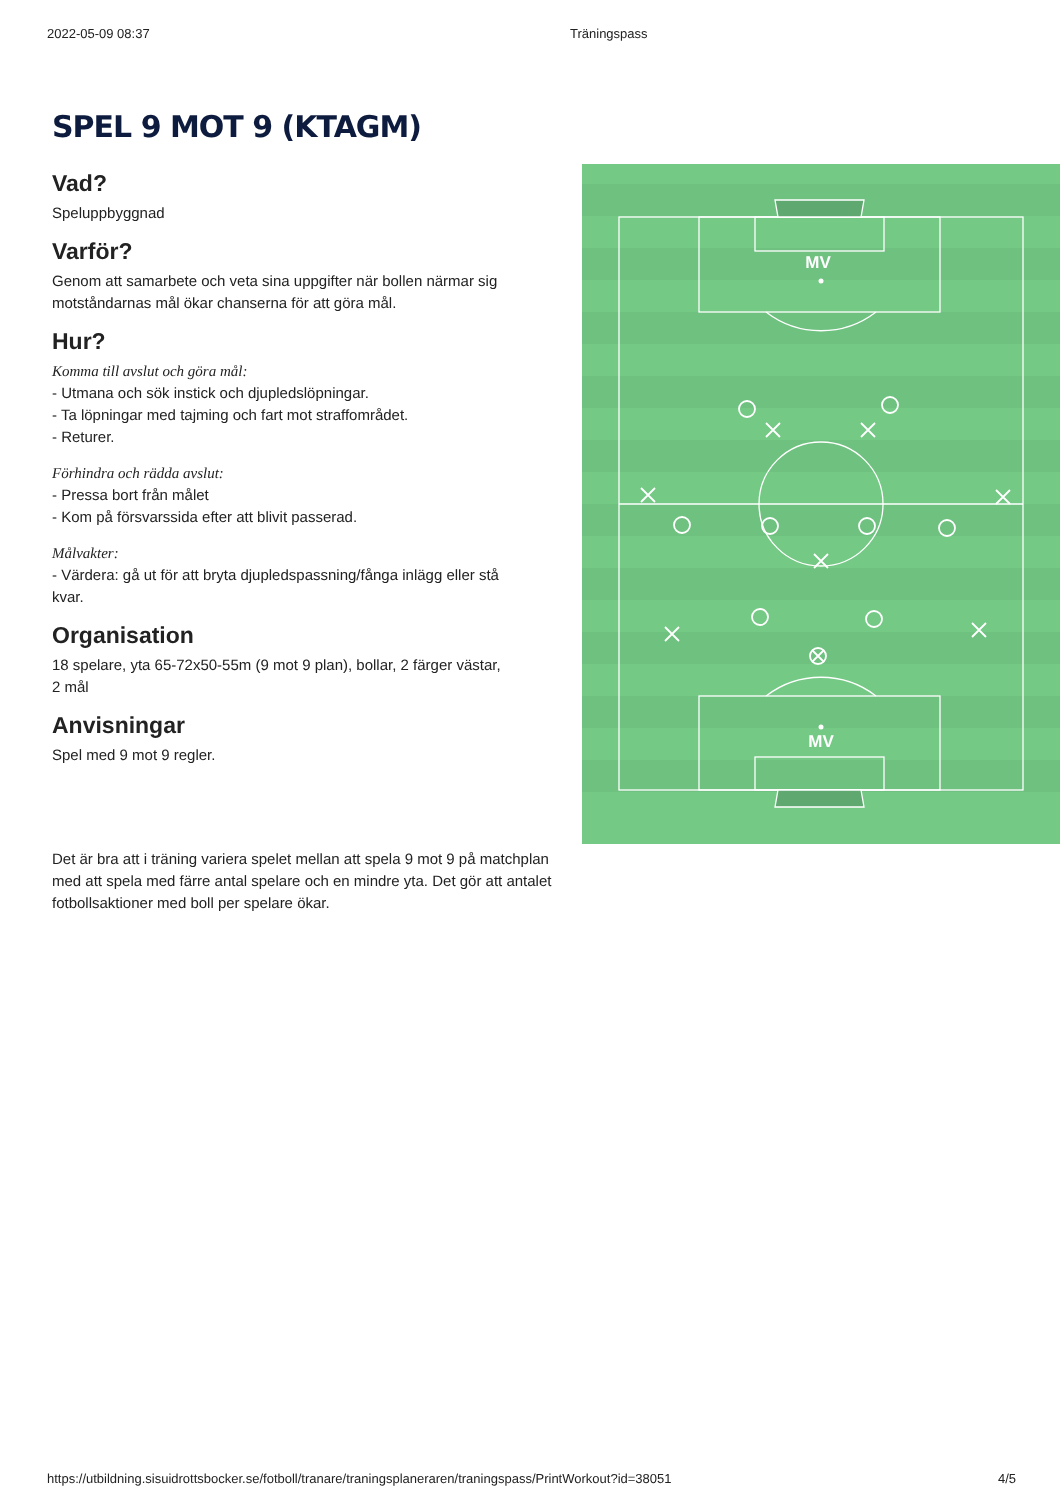2022-05-09 08:37 Träningspass
SPEL 9 MOT 9 (KTAGM)
Vad?
Speluppbyggnad
Varför?
Genom att samarbete och veta sina uppgifter när bollen närmar sig motståndarnas mål ökar chanserna för att göra mål.
Hur?
Komma till avslut och göra mål:
- Utmana och sök instick och djupledslöpningar.
- Ta löpningar med tajming och fart mot straffområdet.
- Returer.
Förhindra och rädda avslut:
- Pressa bort från målet
- Kom på försvarssida efter att blivit passerad.
Målvakter:
- Värdera: gå ut för att bryta djupledspassning/fånga inlägg eller stå kvar.
Organisation
18 spelare, yta 65-72x50-55m (9 mot 9 plan), bollar, 2 färger västar, 2 mål
Anvisningar
Spel med 9 mot 9 regler.
MV
MV
Det är bra att i träning variera spelet mellan att spela 9 mot 9 på matchplan med att spela med färre antal spelare och en mindre yta. Det gör att antalet fotbollsaktioner med boll per spelare ökar.
https://utbildning.sisuidrottsbocker.se/fotboll/tranare/traningsplaneraren/traningspass/PrintWorkout?id=38051 4/5